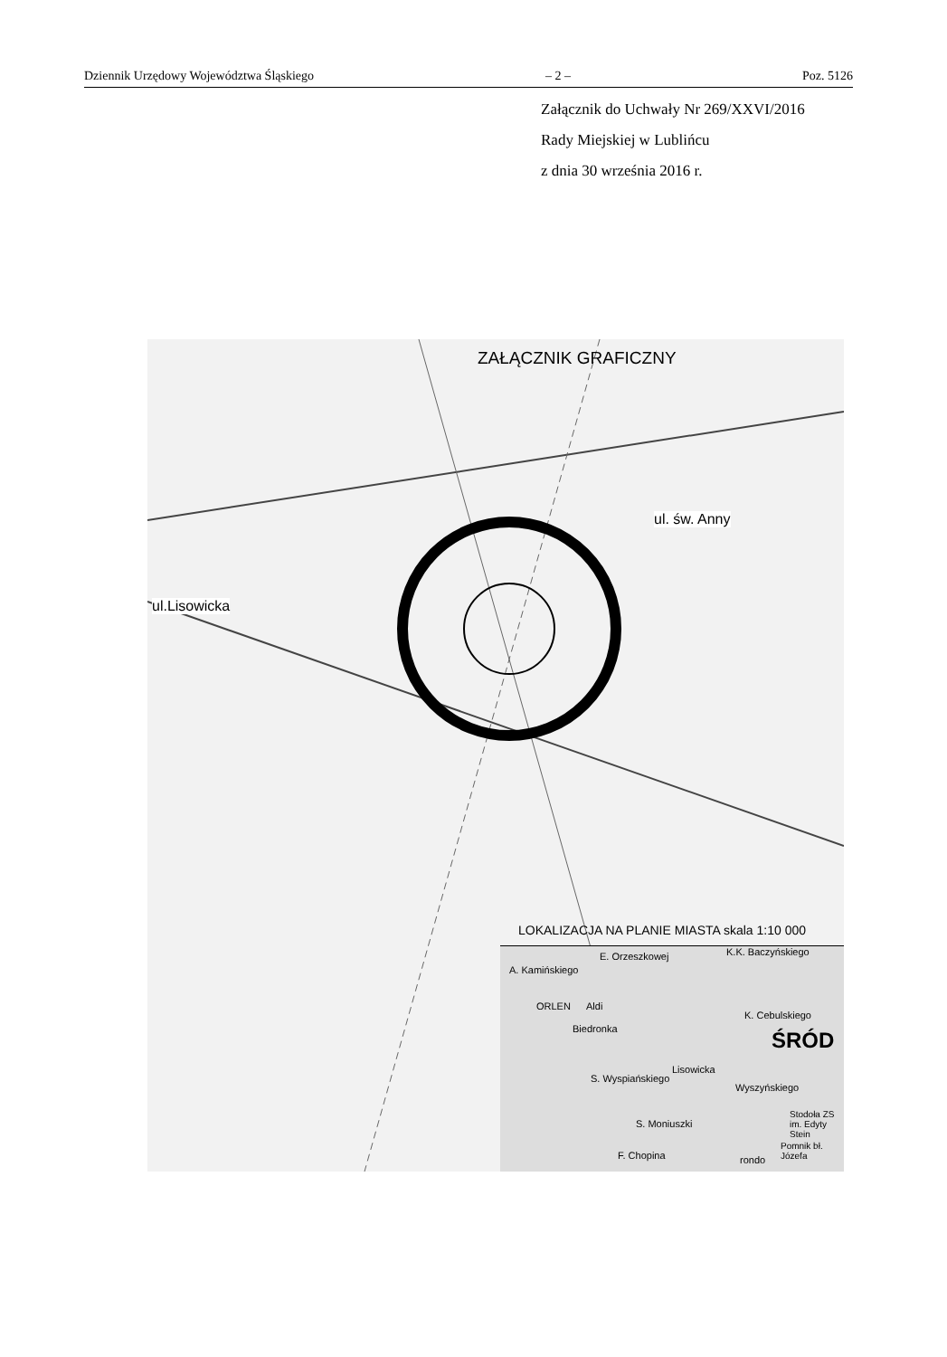Dziennik Urzędowy Województwa Śląskiego – 2 – Poz. 5126
Załącznik do Uchwały Nr 269/XXVI/2016
Rady Miejskiej w Lublińcu
z dnia 30 września 2016 r.
ZAŁĄCZNIK GRAFICZNY
ul. św. Anny
ul.Lisowicka
LOKALIZACJA NA PLANIE MIASTA skala 1:10 000
A. Kamińskiego
E. Orzeszkowej K.K. Baczyńskiego
ORLEN Aldi
Biedronka
K. Cebulskiego
ŚRÓD
S. Wyspiańskiego
Lisowicka
Wyszyńskiego
S. Moniuszki
F. Chopina
Stodoła ZS im. Edyty Stein
Pomnik bł. Józefa
rondo